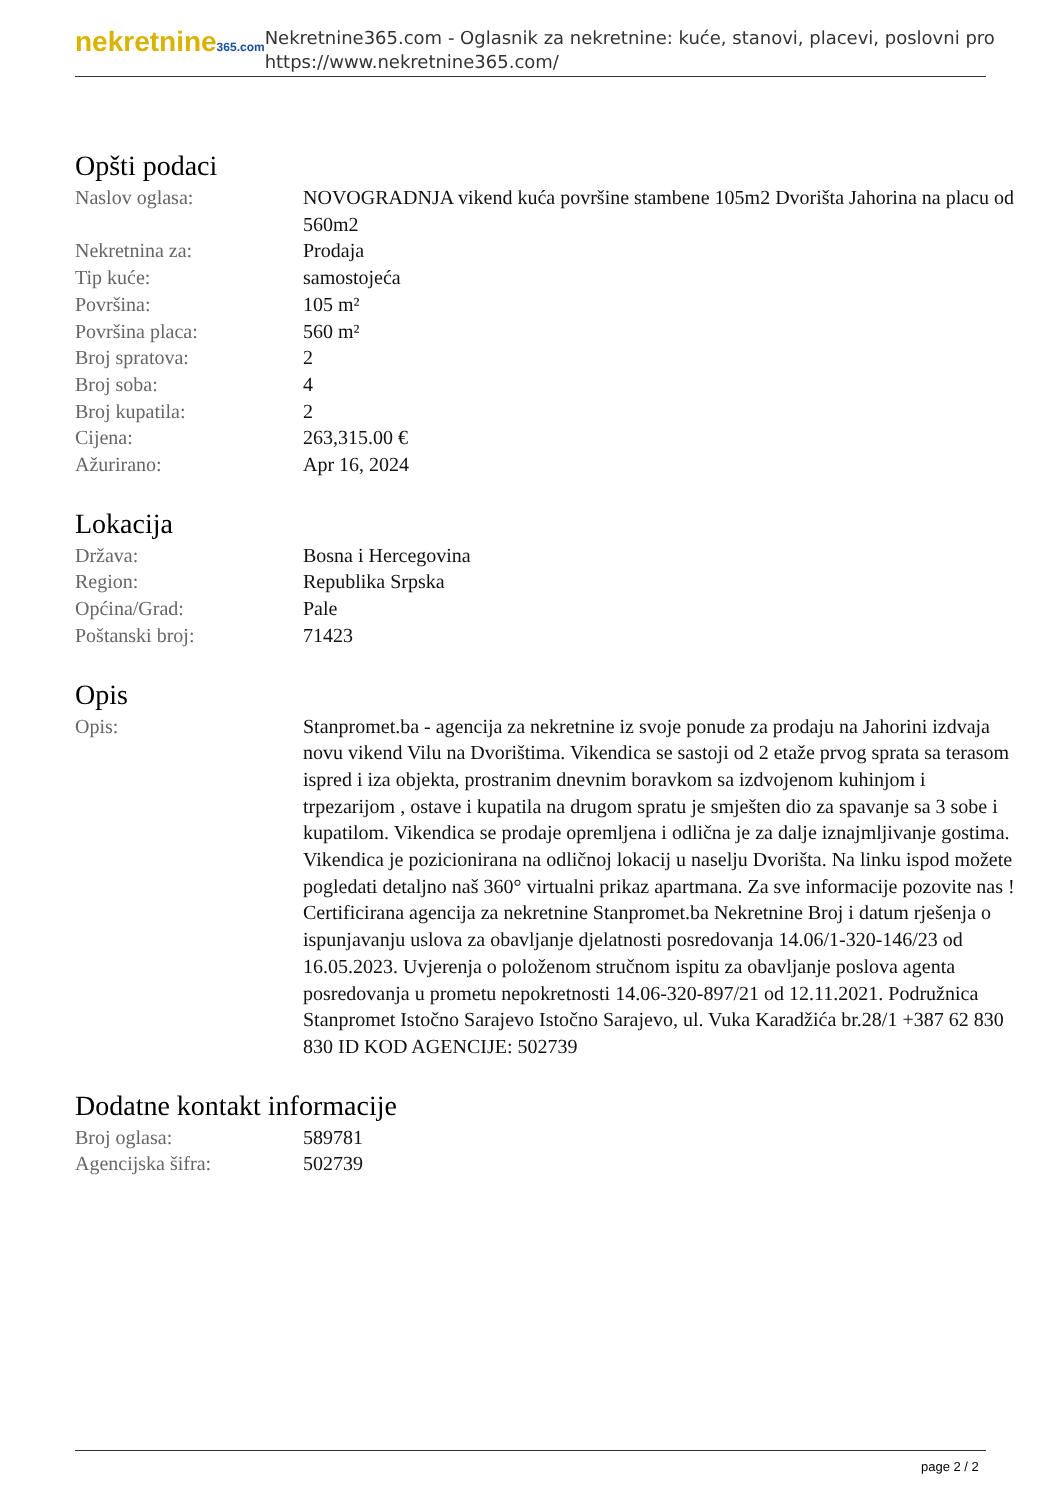nekretnine365.com
Nekretnine365.com - Oglasnik za nekretnine: kuće, stanovi, placevi, poslovni pro
https://www.nekretnine365.com/
Opšti podaci
| Naslov oglasa: | NOVOGRADNJA vikend kuća površine stambene 105m2 Dvorišta Jahorina na placu od 560m2 |
| Nekretnina za: | Prodaja |
| Tip kuće: | samostojeća |
| Površina: | 105 m² |
| Površina placa: | 560 m² |
| Broj spratova: | 2 |
| Broj soba: | 4 |
| Broj kupatila: | 2 |
| Cijena: | 263,315.00 € |
| Ažurirano: | Apr 16, 2024 |
Lokacija
| Država: | Bosna i Hercegovina |
| Region: | Republika Srpska |
| Općina/Grad: | Pale |
| Poštanski broj: | 71423 |
Opis
| Opis: | Stanpromet.ba - agencija za nekretnine iz svoje ponude za prodaju na Jahorini izdvaja novu vikend Vilu na Dvorištima. Vikendica se sastoji od 2 etaže prvog sprata sa terasom ispred i iza objekta, prostranim dnevnim boravkom sa izdvojenom kuhinjom i trpezarijom , ostave i kupatila na drugom spratu je smješten dio za spavanje sa 3 sobe i kupatilom. Vikendica se prodaje opremljena i odlična je za dalje iznajmljivanje gostima. Vikendica je pozicionirana na odličnoj lokacij u naselju Dvorišta. Na linku ispod možete pogledati detaljno naš 360° virtualni prikaz apartmana. Za sve informacije pozovite nas ! Certificirana agencija za nekretnine Stanpromet.ba Nekretnine Broj i datum rješenja o ispunjavanju uslova za obavljanje djelatnosti posredovanja 14.06/1-320-146/23 od 16.05.2023. Uvjerenja o položenom stručnom ispitu za obavljanje poslova agenta posredovanja u prometu nepokretnosti 14.06-320-897/21 od 12.11.2021. Podružnica Stanpromet Istočno Sarajevo Istočno Sarajevo, ul. Vuka Karadžića br.28/1 +387 62 830 830 ID KOD AGENCIJE: 502739 |
Dodatne kontakt informacije
| Broj oglasa: | 589781 |
| Agencijska šifra: | 502739 |
page 2 / 2